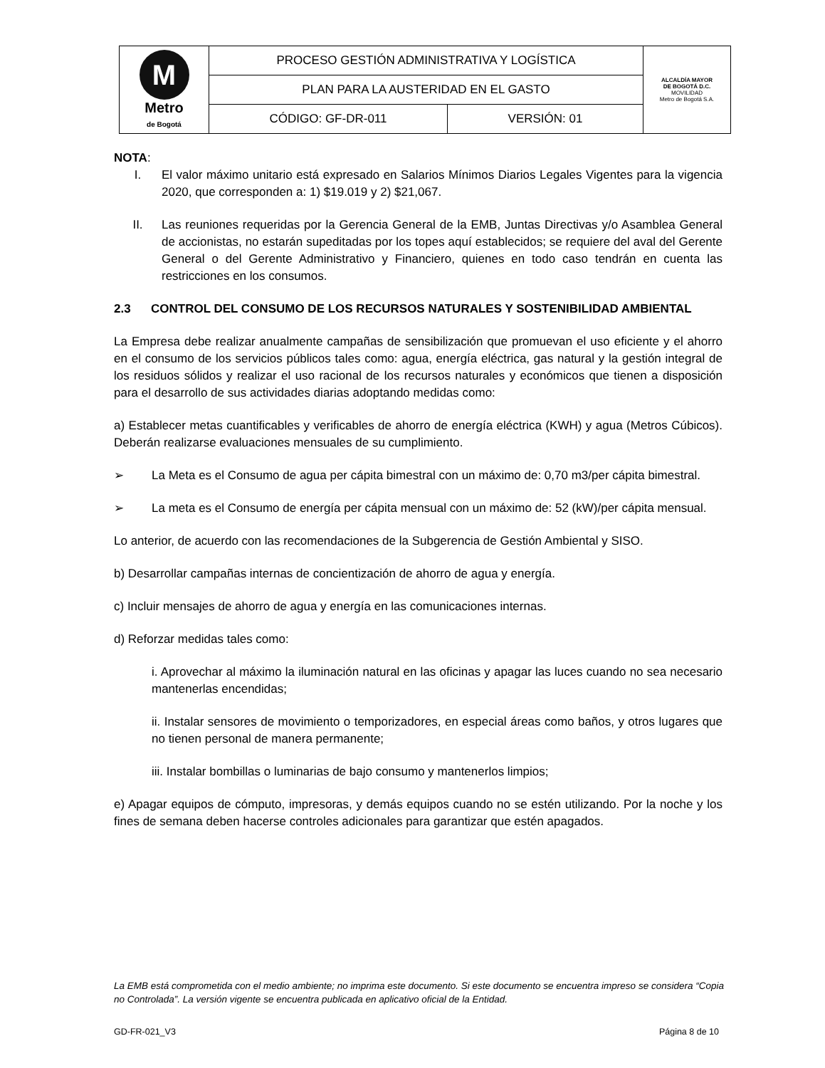| M Metro de Bogotá | PROCESO GESTIÓN ADMINISTRATIVA Y LOGÍSTICA | | ALCALDÍA MAYOR DE BOGOTÁ D.C. MOVILIDAD Metro de Bogotá S.A. |
| | PLAN PARA LA AUSTERIDAD EN EL GASTO | | |
| | CÓDIGO: GF-DR-011 | VERSIÓN: 01 | |
NOTA:
I. El valor máximo unitario está expresado en Salarios Mínimos Diarios Legales Vigentes para la vigencia 2020, que corresponden a: 1) $19.019 y 2) $21,067.
II. Las reuniones requeridas por la Gerencia General de la EMB, Juntas Directivas y/o Asamblea General de accionistas, no estarán supeditadas por los topes aquí establecidos; se requiere del aval del Gerente General o del Gerente Administrativo y Financiero, quienes en todo caso tendrán en cuenta las restricciones en los consumos.
2.3 CONTROL DEL CONSUMO DE LOS RECURSOS NATURALES Y SOSTENIBILIDAD AMBIENTAL
La Empresa debe realizar anualmente campañas de sensibilización que promuevan el uso eficiente y el ahorro en el consumo de los servicios públicos tales como: agua, energía eléctrica, gas natural y la gestión integral de los residuos sólidos y realizar el uso racional de los recursos naturales y económicos que tienen a disposición para el desarrollo de sus actividades diarias adoptando medidas como:
a) Establecer metas cuantificables y verificables de ahorro de energía eléctrica (KWH) y agua (Metros Cúbicos). Deberán realizarse evaluaciones mensuales de su cumplimiento.
➢ La Meta es el Consumo de agua per cápita bimestral con un máximo de: 0,70 m3/per cápita bimestral.
➢ La meta es el Consumo de energía per cápita mensual con un máximo de: 52 (kW)/per cápita mensual.
Lo anterior, de acuerdo con las recomendaciones de la Subgerencia de Gestión Ambiental y SISO.
b) Desarrollar campañas internas de concientización de ahorro de agua y energía.
c) Incluir mensajes de ahorro de agua y energía en las comunicaciones internas.
d) Reforzar medidas tales como:
i. Aprovechar al máximo la iluminación natural en las oficinas y apagar las luces cuando no sea necesario mantenerlas encendidas;
ii. Instalar sensores de movimiento o temporizadores, en especial áreas como baños, y otros lugares que no tienen personal de manera permanente;
iii. Instalar bombillas o luminarias de bajo consumo y mantenerlos limpios;
e) Apagar equipos de cómputo, impresoras, y demás equipos cuando no se estén utilizando. Por la noche y los fines de semana deben hacerse controles adicionales para garantizar que estén apagados.
La EMB está comprometida con el medio ambiente; no imprima este documento. Si este documento se encuentra impreso se considera “Copia no Controlada”. La versión vigente se encuentra publicada en aplicativo oficial de la Entidad.
GD-FR-021_V3 Página 8 de 10